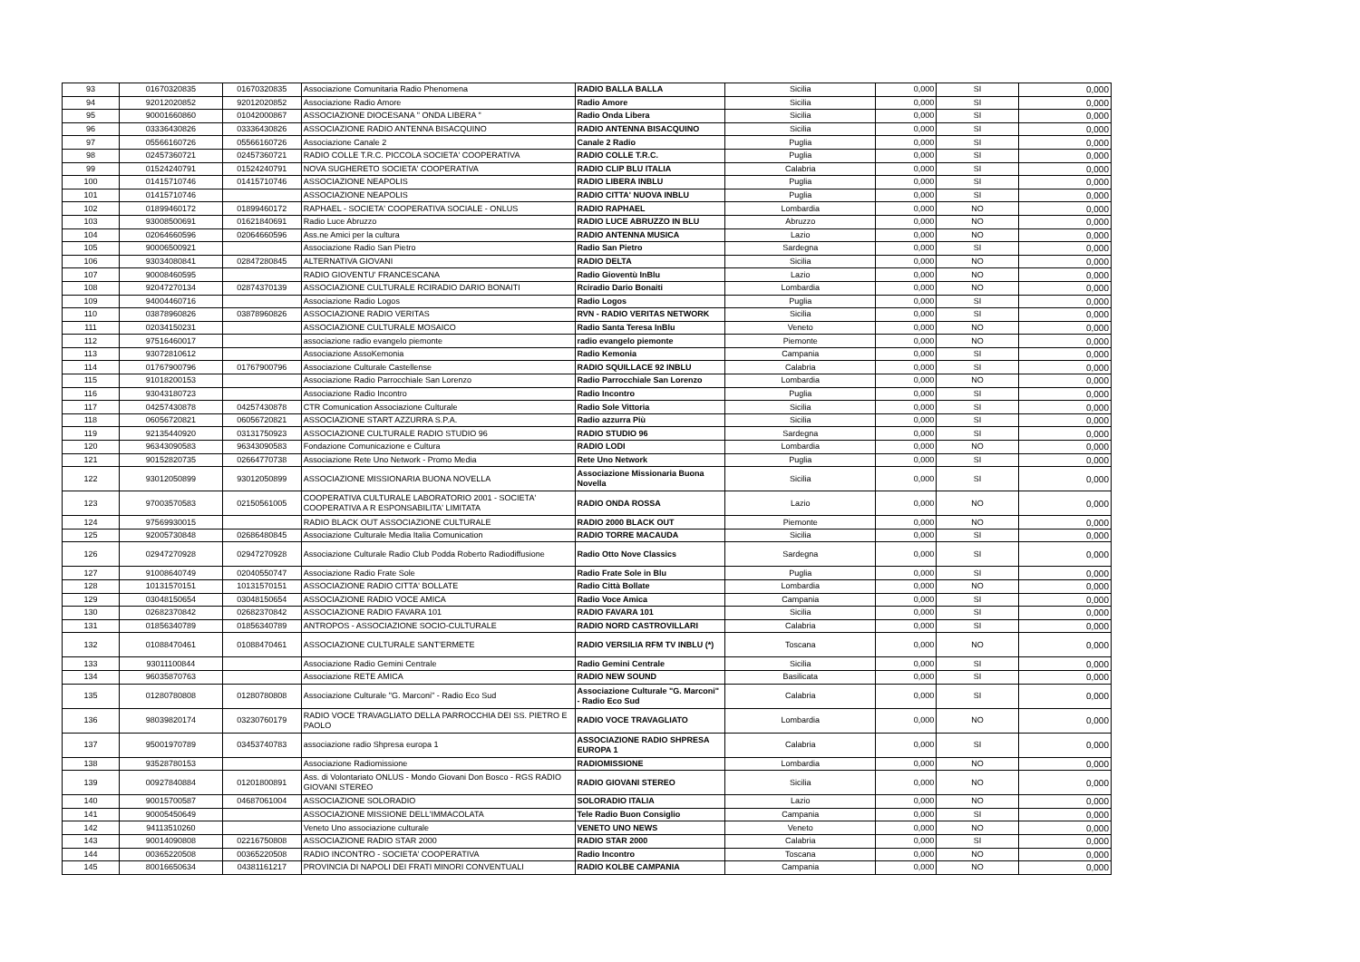| 93 | 01670320835 | 01670320835 | Associazione Comunitaria Radio Phenomena | RADIO BALLA BALLA | Sicilia | 0,000 | SI | 0,000 |
| 94 | 92012020852 | 92012020852 | Associazione Radio Amore | Radio Amore | Sicilia | 0,000 | SI | 0,000 |
| 95 | 90001660860 | 01042000867 | ASSOCIAZIONE DIOCESANA " ONDA LIBERA " | Radio Onda Libera | Sicilia | 0,000 | SI | 0,000 |
| 96 | 03336430826 | 03336430826 | ASSOCIAZIONE RADIO ANTENNA BISACQUINO | RADIO ANTENNA BISACQUINO | Sicilia | 0,000 | SI | 0,000 |
| 97 | 05566160726 | 05566160726 | Associazione Canale 2 | Canale 2 Radio | Puglia | 0,000 | SI | 0,000 |
| 98 | 02457360721 | 02457360721 | RADIO COLLE T.R.C. PICCOLA SOCIETA' COOPERATIVA | RADIO COLLE T.R.C. | Puglia | 0,000 | SI | 0,000 |
| 99 | 01524240791 | 01524240791 | NOVA SUGHERETO SOCIETA' COOPERATIVA | RADIO CLIP BLU ITALIA | Calabria | 0,000 | SI | 0,000 |
| 100 | 01415710746 | 01415710746 | ASSOCIAZIONE NEAPOLIS | RADIO LIBERA INBLU | Puglia | 0,000 | SI | 0,000 |
| 101 | 01415710746 | | ASSOCIAZIONE NEAPOLIS | RADIO CITTA' NUOVA INBLU | Puglia | 0,000 | SI | 0,000 |
| 102 | 01899460172 | 01899460172 | RAPHAEL - SOCIETA' COOPERATIVA SOCIALE - ONLUS | RADIO RAPHAEL | Lombardia | 0,000 | NO | 0,000 |
| 103 | 93008500691 | 01621840691 | Radio Luce Abruzzo | RADIO LUCE ABRUZZO IN BLU | Abruzzo | 0,000 | NO | 0,000 |
| 104 | 02064660596 | 02064660596 | Ass.ne Amici per la cultura | RADIO ANTENNA MUSICA | Lazio | 0,000 | NO | 0,000 |
| 105 | 90006500921 | | Associazione Radio San Pietro | Radio San Pietro | Sardegna | 0,000 | SI | 0,000 |
| 106 | 93034080841 | 02847280845 | ALTERNATIVA GIOVANI | RADIO DELTA | Sicilia | 0,000 | NO | 0,000 |
| 107 | 90008460595 | | RADIO GIOVENTU' FRANCESCANA | Radio Gioventù InBlu | Lazio | 0,000 | NO | 0,000 |
| 108 | 92047270134 | 02874370139 | ASSOCIAZIONE CULTURALE RCIRADIO DARIO BONAITI | Rciradio Dario Bonaiti | Lombardia | 0,000 | NO | 0,000 |
| 109 | 94004460716 | | Associazione Radio Logos | Radio Logos | Puglia | 0,000 | SI | 0,000 |
| 110 | 03878960826 | 03878960826 | ASSOCIAZIONE RADIO VERITAS | RVN - RADIO VERITAS NETWORK | Sicilia | 0,000 | SI | 0,000 |
| 111 | 02034150231 | | ASSOCIAZIONE CULTURALE MOSAICO | Radio Santa Teresa InBlu | Veneto | 0,000 | NO | 0,000 |
| 112 | 97516460017 | | associazione radio evangelo piemonte | radio evangelo piemonte | Piemonte | 0,000 | NO | 0,000 |
| 113 | 93072810612 | | Associazione AssoKemonia | Radio Kemonia | Campania | 0,000 | SI | 0,000 |
| 114 | 01767900796 | 01767900796 | Associazione Culturale Castellense | RADIO SQUILLACE 92 INBLU | Calabria | 0,000 | SI | 0,000 |
| 115 | 91018200153 | | Associazione Radio Parrocchiale San Lorenzo | Radio Parrocchiale San Lorenzo | Lombardia | 0,000 | NO | 0,000 |
| 116 | 93043180723 | | Associazione Radio Incontro | Radio Incontro | Puglia | 0,000 | SI | 0,000 |
| 117 | 04257430878 | 04257430878 | CTR Comunication Associazione Culturale | Radio Sole Vittoria | Sicilia | 0,000 | SI | 0,000 |
| 118 | 06056720821 | 06056720821 | ASSOCIAZIONE START AZZURRA S.P.A. | Radio azzurra Più | Sicilia | 0,000 | SI | 0,000 |
| 119 | 92135440920 | 03131750923 | ASSOCIAZIONE CULTURALE RADIO STUDIO 96 | RADIO STUDIO 96 | Sardegna | 0,000 | SI | 0,000 |
| 120 | 96343090583 | 96343090583 | Fondazione Comunicazione e Cultura | RADIO LODI | Lombardia | 0,000 | NO | 0,000 |
| 121 | 90152820735 | 02664770738 | Associazione Rete Uno Network - Promo Media | Rete Uno Network | Puglia | 0,000 | SI | 0,000 |
| 122 | 93012050899 | 93012050899 | ASSOCIAZIONE MISSIONARIA BUONA NOVELLA | Associazione Missionaria Buona Novella | Sicilia | 0,000 | SI | 0,000 |
| 123 | 97003570583 | 02150561005 | COOPERATIVA CULTURALE LABORATORIO 2001 - SOCIETA' COOPERATIVA A R ESPONSABILITA' LIMITATA | RADIO ONDA ROSSA | Lazio | 0,000 | NO | 0,000 |
| 124 | 97569930015 | | RADIO BLACK OUT ASSOCIAZIONE CULTURALE | RADIO 2000 BLACK OUT | Piemonte | 0,000 | NO | 0,000 |
| 125 | 92005730848 | 02686480845 | Associazione Culturale Media Italia Comunication | RADIO TORRE MACAUDA | Sicilia | 0,000 | SI | 0,000 |
| 126 | 02947270928 | 02947270928 | Associazione Culturale Radio Club Podda Roberto Radiodiffusione | Radio Otto Nove Classics | Sardegna | 0,000 | SI | 0,000 |
| 127 | 91008640749 | 02040550747 | Associazione Radio Frate Sole | Radio Frate Sole in Blu | Puglia | 0,000 | SI | 0,000 |
| 128 | 10131570151 | 10131570151 | ASSOCIAZIONE RADIO CITTA' BOLLATE | Radio Città Bollate | Lombardia | 0,000 | NO | 0,000 |
| 129 | 03048150654 | 03048150654 | ASSOCIAZIONE RADIO VOCE AMICA | Radio Voce Amica | Campania | 0,000 | SI | 0,000 |
| 130 | 02682370842 | 02682370842 | ASSOCIAZIONE RADIO FAVARA 101 | RADIO FAVARA 101 | Sicilia | 0,000 | SI | 0,000 |
| 131 | 01856340789 | 01856340789 | ANTROPOS - ASSOCIAZIONE SOCIO-CULTURALE | RADIO NORD CASTROVILLARI | Calabria | 0,000 | SI | 0,000 |
| 132 | 01088470461 | 01088470461 | ASSOCIAZIONE CULTURALE SANT'ERMETE | RADIO VERSILIA RFM TV INBLU (*) | Toscana | 0,000 | NO | 0,000 |
| 133 | 93011100844 | | Associazione Radio Gemini Centrale | Radio Gemini Centrale | Sicilia | 0,000 | SI | 0,000 |
| 134 | 96035870763 | | Associazione RETE AMICA | RADIO NEW SOUND | Basilicata | 0,000 | SI | 0,000 |
| 135 | 01280780808 | 01280780808 | Associazione Culturale "G. Marconi" - Radio Eco Sud | Associazione Culturale "G. Marconi" - Radio Eco Sud | Calabria | 0,000 | SI | 0,000 |
| 136 | 98039820174 | 03230760179 | RADIO VOCE TRAVAGLIATO DELLA PARROCCHIA DEI SS. PIETRO E PAOLO | RADIO VOCE TRAVAGLIATO | Lombardia | 0,000 | NO | 0,000 |
| 137 | 95001970789 | 03453740783 | associazione radio Shpresa europa 1 | ASSOCIAZIONE RADIO SHPRESA EUROPA 1 | Calabria | 0,000 | SI | 0,000 |
| 138 | 93528780153 | | Associazione Radiomissione | RADIOMISSIONE | Lombardia | 0,000 | NO | 0,000 |
| 139 | 00927840884 | 01201800891 | Ass. di Volontariato ONLUS - Mondo Giovani Don Bosco - RGS RADIO GIOVANI STEREO | RADIO GIOVANI STEREO | Sicilia | 0,000 | NO | 0,000 |
| 140 | 90015700587 | 04687061004 | ASSOCIAZIONE SOLORADIO | SOLORADIO ITALIA | Lazio | 0,000 | NO | 0,000 |
| 141 | 90005450649 | | ASSOCIAZIONE MISSIONE DELL'IMMACOLATA | Tele Radio Buon Consiglio | Campania | 0,000 | SI | 0,000 |
| 142 | 94113510260 | | Veneto Uno associazione culturale | VENETO UNO NEWS | Veneto | 0,000 | NO | 0,000 |
| 143 | 90014090808 | 02216750808 | ASSOCIAZIONE RADIO STAR 2000 | RADIO STAR 2000 | Calabria | 0,000 | SI | 0,000 |
| 144 | 00365220508 | 00365220508 | RADIO INCONTRO - SOCIETA' COOPERATIVA | Radio Incontro | Toscana | 0,000 | NO | 0,000 |
| 145 | 80016650634 | 04381161217 | PROVINCIA DI NAPOLI DEI FRATI MINORI CONVENTUALI | RADIO KOLBE CAMPANIA | Campania | 0,000 | NO | 0,000 |